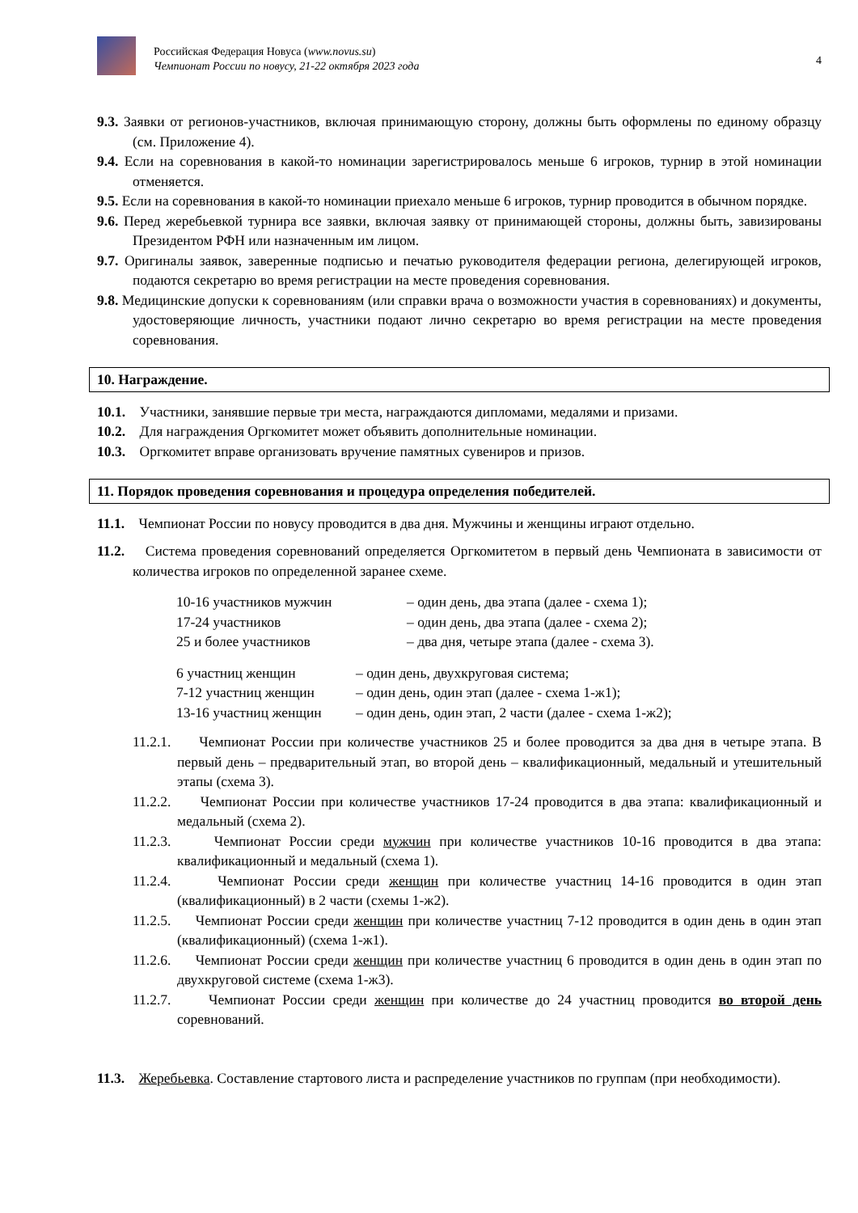Российская Федерация Новуса (www.novus.su)
Чемпионат России по новусу, 21-22 октября 2023 года
4
9.3. Заявки от регионов-участников, включая принимающую сторону, должны быть оформлены по единому образцу (см. Приложение 4).
9.4. Если на соревнования в какой-то номинации зарегистрировалось меньше 6 игроков, турнир в этой номинации отменяется.
9.5. Если на соревнования в какой-то номинации приехало меньше 6 игроков, турнир проводится в обычном порядке.
9.6. Перед жеребьевкой турнира все заявки, включая заявку от принимающей стороны, должны быть, завизированы Президентом РФН или назначенным им лицом.
9.7. Оригиналы заявок, заверенные подписью и печатью руководителя федерации региона, делегирующей игроков, подаются секретарю во время регистрации на месте проведения соревнования.
9.8. Медицинские допуски к соревнованиям (или справки врача о возможности участия в соревнованиях) и документы, удостоверяющие личность, участники подают лично секретарю во время регистрации на месте проведения соревнования.
10. Награждение.
10.1. Участники, занявшие первые три места, награждаются дипломами, медалями и призами.
10.2. Для награждения Оргкомитет может объявить дополнительные номинации.
10.3. Оргкомитет вправе организовать вручение памятных сувениров и призов.
11. Порядок проведения соревнования и процедура определения победителей.
11.1. Чемпионат России по новусу проводится в два дня. Мужчины и женщины играют отдельно.
11.2. Система проведения соревнований определяется Оргкомитетом в первый день Чемпионата в зависимости от количества игроков по определенной заранее схеме.
| 10-16 участников мужчин | – один день, два этапа (далее - схема 1); |
| 17-24 участников | – один день, два этапа (далее - схема 2); |
| 25 и более участников | – два дня, четыре этапа (далее - схема 3). |
| 6 участниц женщин | – один день, двухкруговая система; |
| 7-12 участниц женщин | – один день, один этап (далее - схема 1-ж1); |
| 13-16 участниц женщин | – один день, один этап, 2 части (далее - схема 1-ж2); |
11.2.1. Чемпионат России при количестве участников 25 и более проводится за два дня в четыре этапа. В первый день – предварительный этап, во второй день – квалификационный, медальный и утешительный этапы (схема 3).
11.2.2. Чемпионат России при количестве участников 17-24 проводится в два этапа: квалификационный и медальный (схема 2).
11.2.3. Чемпионат России среди мужчин при количестве участников 10-16 проводится в два этапа: квалификационный и медальный (схема 1).
11.2.4. Чемпионат России среди женщин при количестве участниц 14-16 проводится в один этап (квалификационный) в 2 части (схемы 1-ж2).
11.2.5. Чемпионат России среди женщин при количестве участниц 7-12 проводится в один день в один этап (квалификационный) (схема 1-ж1).
11.2.6. Чемпионат России среди женщин при количестве участниц 6 проводится в один день в один этап по двухкруговой системе (схема 1-ж3).
11.2.7. Чемпионат России среди женщин при количестве до 24 участниц проводится во второй день соревнований.
11.3. Жеребьевка. Составление стартового листа и распределение участников по группам (при необходимости).